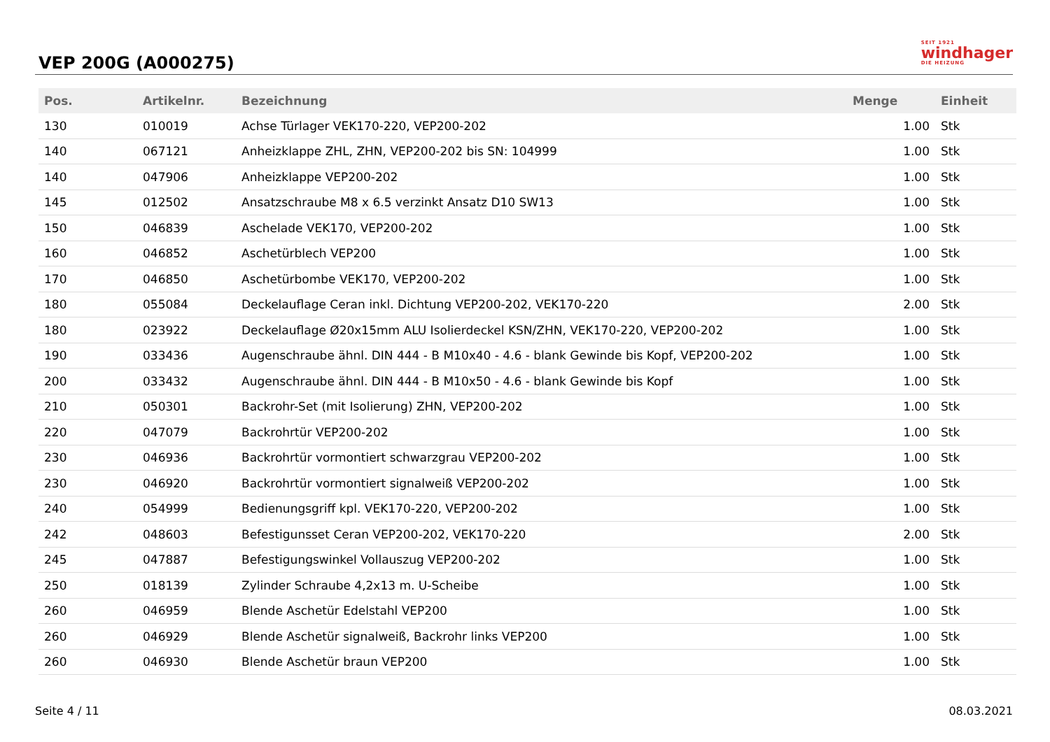VEP 200G (A000275)
SEIT 1921
windhager
DIE HEIZUNG
| Pos. | Artikelnr. | Bezeichnung | Menge | Einheit |
| --- | --- | --- | --- | --- |
| 130 | 010019 | Achse Türlager VEK170-220, VEP200-202 | 1.00 | Stk |
| 140 | 067121 | Anheizklappe ZHL, ZHN, VEP200-202 bis SN: 104999 | 1.00 | Stk |
| 140 | 047906 | Anheizklappe VEP200-202 | 1.00 | Stk |
| 145 | 012502 | Ansatzschraube M8 x 6.5 verzinkt Ansatz D10 SW13 | 1.00 | Stk |
| 150 | 046839 | Aschelade VEK170, VEP200-202 | 1.00 | Stk |
| 160 | 046852 | Aschetürblech VEP200 | 1.00 | Stk |
| 170 | 046850 | Aschetürbombe VEK170, VEP200-202 | 1.00 | Stk |
| 180 | 055084 | Deckelauflage Ceran inkl. Dichtung VEP200-202, VEK170-220 | 2.00 | Stk |
| 180 | 023922 | Deckelauflage Ø20x15mm ALU Isolierdeckel KSN/ZHN, VEK170-220, VEP200-202 | 1.00 | Stk |
| 190 | 033436 | Augenschraube ähnl. DIN 444 - B M10x40 - 4.6 - blank Gewinde bis Kopf, VEP200-202 | 1.00 | Stk |
| 200 | 033432 | Augenschraube ähnl. DIN 444 - B M10x50 - 4.6 - blank Gewinde bis Kopf | 1.00 | Stk |
| 210 | 050301 | Backrohr-Set (mit Isolierung) ZHN, VEP200-202 | 1.00 | Stk |
| 220 | 047079 | Backrohrtür VEP200-202 | 1.00 | Stk |
| 230 | 046936 | Backrohrtür vormontiert schwarzgrau VEP200-202 | 1.00 | Stk |
| 230 | 046920 | Backrohrtür vormontiert signalweiß VEP200-202 | 1.00 | Stk |
| 240 | 054999 | Bedienungsgriff kpl. VEK170-220, VEP200-202 | 1.00 | Stk |
| 242 | 048603 | Befestigunsset Ceran VEP200-202, VEK170-220 | 2.00 | Stk |
| 245 | 047887 | Befestigungswinkel Vollauszug VEP200-202 | 1.00 | Stk |
| 250 | 018139 | Zylinder Schraube 4,2x13 m. U-Scheibe | 1.00 | Stk |
| 260 | 046959 | Blende Aschetür Edelstahl VEP200 | 1.00 | Stk |
| 260 | 046929 | Blende Aschetür signalweiß, Backrohr links VEP200 | 1.00 | Stk |
| 260 | 046930 | Blende Aschetür braun VEP200 | 1.00 | Stk |
Seite 4 / 11 08.03.2021